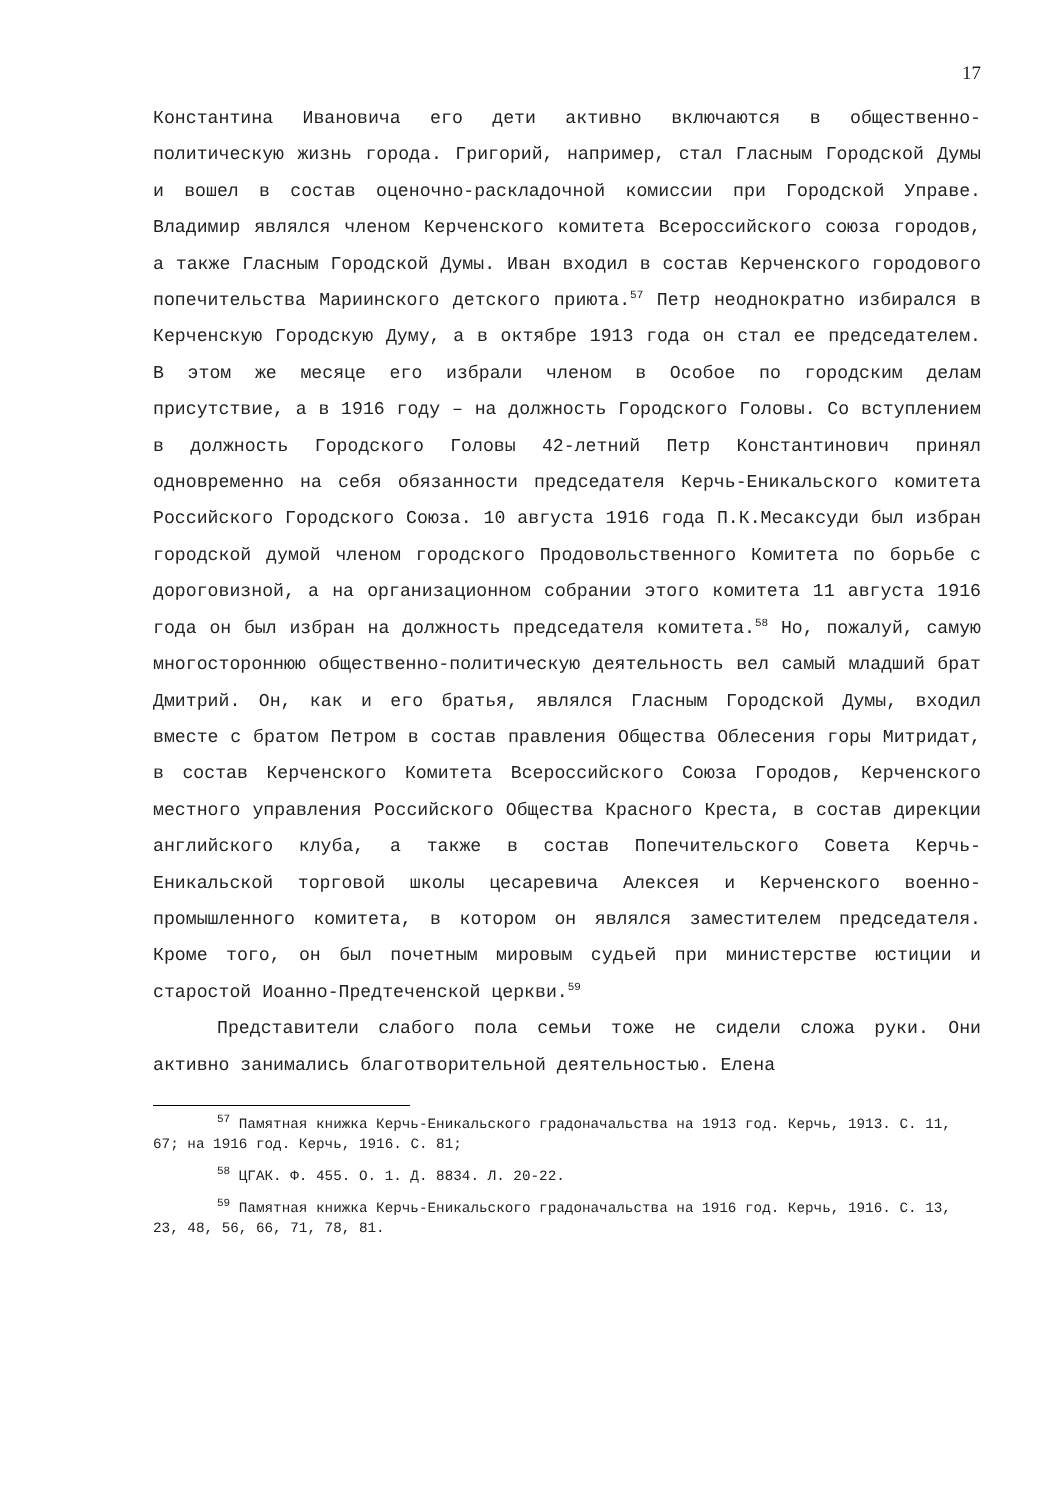17
Константина Ивановича его дети активно включаются в общественно-политическую жизнь города. Григорий, например, стал Гласным Городской Думы и вошел в состав оценочно-раскладочной комиссии при Городской Управе. Владимир являлся членом Керченского комитета Всероссийского союза городов, а также Гласным Городской Думы. Иван входил в состав Керченского городового попечительства Мариинского детского приюта.<sup>57</sup> Петр неоднократно избирался в Керченскую Городскую Думу, а в октябре 1913 года он стал ее председателем. В этом же месяце его избрали членом в Особое по городским делам присутствие, а в 1916 году – на должность Городского Головы. Со вступлением в должность Городского Головы 42-летний Петр Константинович принял одновременно на себя обязанности председателя Керчь-Еникальского комитета Российского Городского Союза. 10 августа 1916 года П.К.Месаксуди был избран городской думой членом городского Продовольственного Комитета по борьбе с дороговизной, а на организационном собрании этого комитета 11 августа 1916 года он был избран на должность председателя комитета.<sup>58</sup> Но, пожалуй, самую многостороннюю общественно-политическую деятельность вел самый младший брат Дмитрий. Он, как и его братья, являлся Гласным Городской Думы, входил вместе с братом Петром в состав правления Общества Облесения горы Митридат, в состав Керченского Комитета Всероссийского Союза Городов, Керченского местного управления Российского Общества Красного Креста, в состав дирекции английского клуба, а также в состав Попечительского Совета Керчь-Еникальской торговой школы цесаревича Алексея и Керченского военно-промышленного комитета, в котором он являлся заместителем председателя. Кроме того, он был почетным мировым судьей при министерстве юстиции и старостой Иоанно-Предтеченской церкви.<sup>59</sup>
Представители слабого пола семьи тоже не сидели сложа руки. Они активно занимались благотворительной деятельностью. Елена
<sup>57</sup> Памятная книжка Керчь-Еникальского градоначальства на 1913 год. Керчь, 1913. С. 11, 67; на 1916 год. Керчь, 1916. С. 81;
<sup>58</sup> ЦГАК. Ф. 455. О. 1. Д. 8834. Л. 20-22.
<sup>59</sup> Памятная книжка Керчь-Еникальского градоначальства на 1916 год. Керчь, 1916. С. 13, 23, 48, 56, 66, 71, 78, 81.